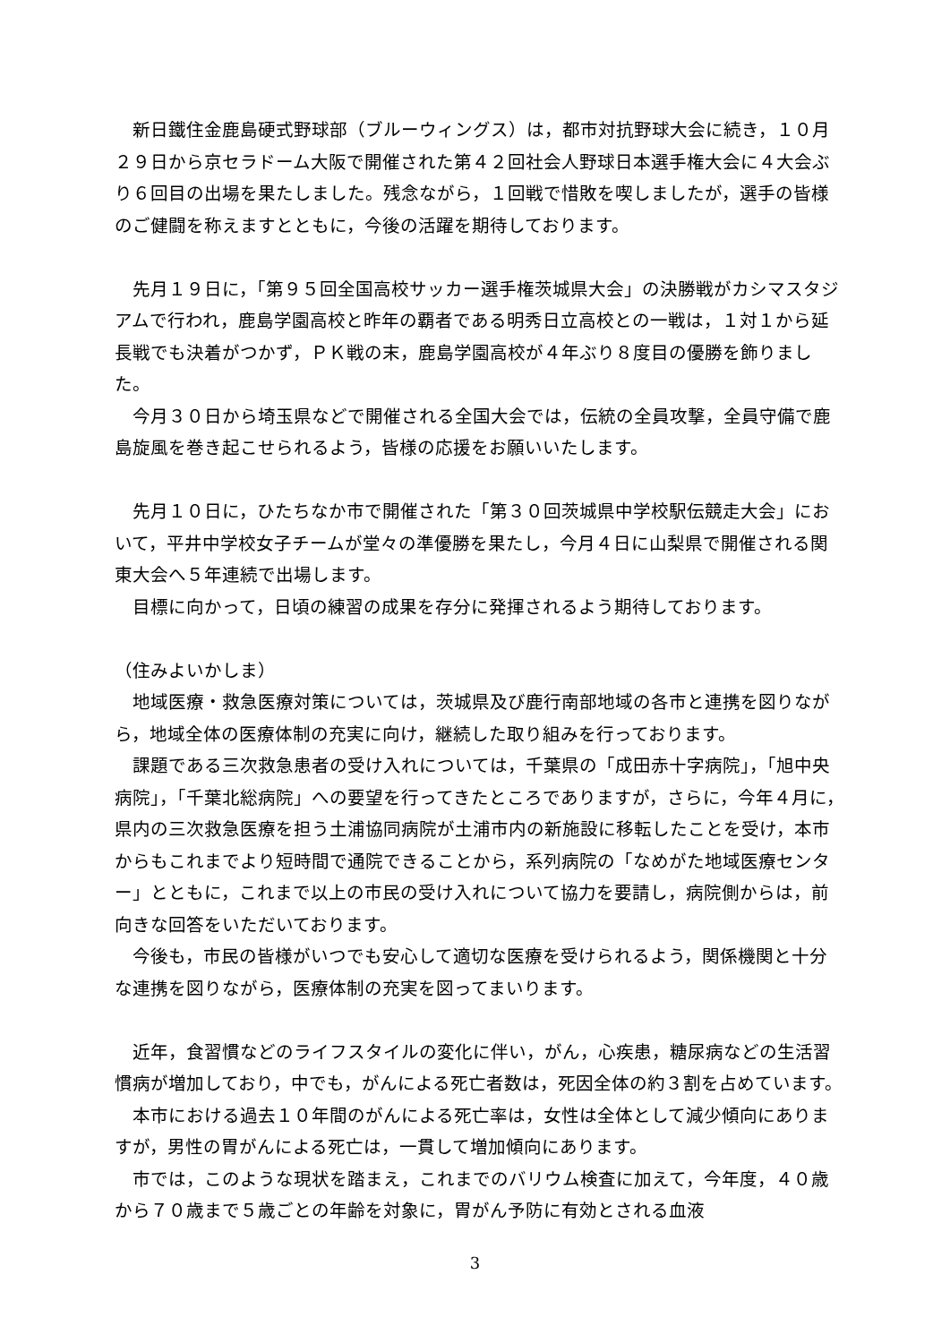新日鐵住金鹿島硬式野球部（ブルーウィングス）は，都市対抗野球大会に続き，１０月２９日から京セラドーム大阪で開催された第４２回社会人野球日本選手権大会に４大会ぶり６回目の出場を果たしました。残念ながら，１回戦で惜敗を喫しましたが，選手の皆様のご健闘を称えますとともに，今後の活躍を期待しております。
先月１９日に，「第９５回全国高校サッカー選手権茨城県大会」の決勝戦がカシマスタジアムで行われ，鹿島学園高校と昨年の覇者である明秀日立高校との一戦は，１対１から延長戦でも決着がつかず，ＰＫ戦の末，鹿島学園高校が４年ぶり８度目の優勝を飾りました。
今月３０日から埼玉県などで開催される全国大会では，伝統の全員攻撃，全員守備で鹿島旋風を巻き起こせられるよう，皆様の応援をお願いいたします。
先月１０日に，ひたちなか市で開催された「第３０回茨城県中学校駅伝競走大会」において，平井中学校女子チームが堂々の準優勝を果たし，今月４日に山梨県で開催される関東大会へ５年連続で出場します。
目標に向かって，日頃の練習の成果を存分に発揮されるよう期待しております。
（住みよいかしま）
地域医療・救急医療対策については，茨城県及び鹿行南部地域の各市と連携を図りながら，地域全体の医療体制の充実に向け，継続した取り組みを行っております。
課題である三次救急患者の受け入れについては，千葉県の「成田赤十字病院」，「旭中央病院」，「千葉北総病院」への要望を行ってきたところでありますが，さらに，今年４月に，県内の三次救急医療を担う土浦協同病院が土浦市内の新施設に移転したことを受け，本市からもこれまでより短時間で通院できることから，系列病院の「なめがた地域医療センター」とともに，これまで以上の市民の受け入れについて協力を要請し，病院側からは，前向きな回答をいただいております。
今後も，市民の皆様がいつでも安心して適切な医療を受けられるよう，関係機関と十分な連携を図りながら，医療体制の充実を図ってまいります。
近年，食習慣などのライフスタイルの変化に伴い，がん，心疾患，糖尿病などの生活習慣病が増加しており，中でも，がんによる死亡者数は，死因全体の約３割を占めています。
本市における過去１０年間のがんによる死亡率は，女性は全体として減少傾向にありますが，男性の胃がんによる死亡は，一貫して増加傾向にあります。
市では，このような現状を踏まえ，これまでのバリウム検査に加えて，今年度，４０歳から７０歳まで５歳ごとの年齢を対象に，胃がん予防に有効とされる血液
3